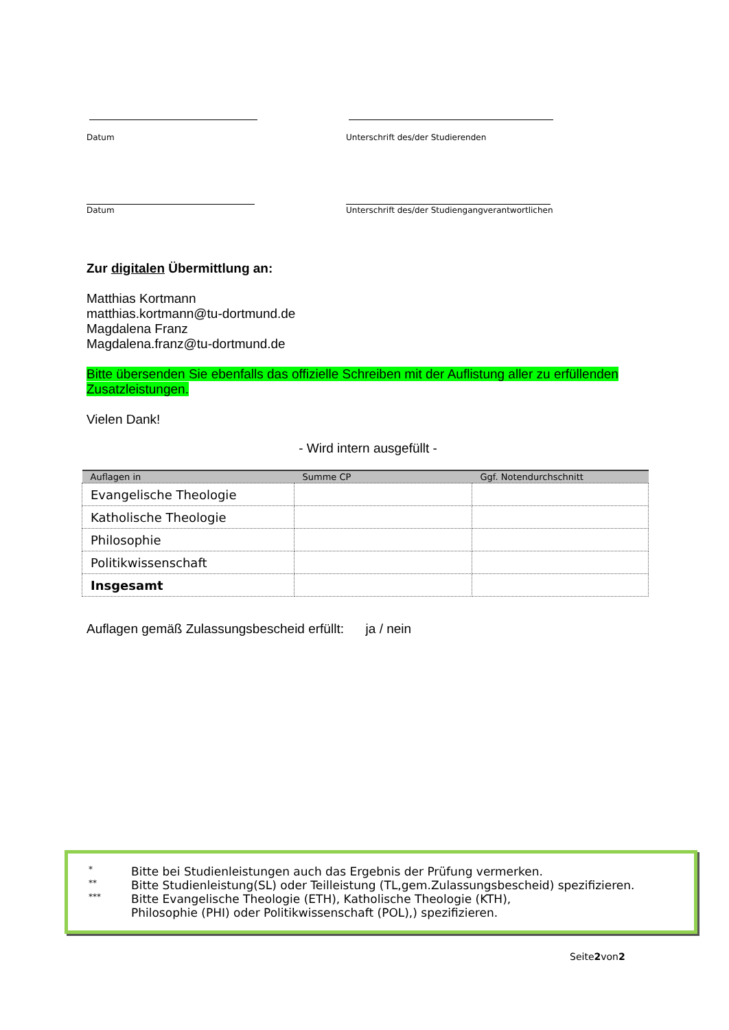Datum
Unterschrift des/der Studierenden
Datum
Unterschrift des/der Studiengangverantwortlichen
Zur digitalen Übermittlung an:
Matthias Kortmann
matthias.kortmann@tu-dortmund.de
Magdalena Franz
Magdalena.franz@tu-dortmund.de
Bitte übersenden Sie ebenfalls das offizielle Schreiben mit der Auflistung aller zu erfüllenden Zusatzleistungen.
Vielen Dank!
- Wird intern ausgefüllt -
| Auflagen in | Summe CP | Ggf. Notendurchschnitt |
| --- | --- | --- |
| Evangelische Theologie | | |
| Katholische Theologie | | |
| Philosophie | | |
| Politikwissenschaft | | |
| Insgesamt | | |
Auflagen gemäß Zulassungsbescheid erfüllt: ja / nein
* Bitte bei Studienleistungen auch das Ergebnis der Prüfung vermerken.
** Bitte Studienleistung(SL) oder Teilleistung (TL,gem.Zulassungsbescheid) spezifizieren.
*** Bitte Evangelische Theologie (ETH), Katholische Theologie (KTH),
Philosophie (PHI) oder Politikwissenschaft (POL),) spezifizieren.
Seite2von2